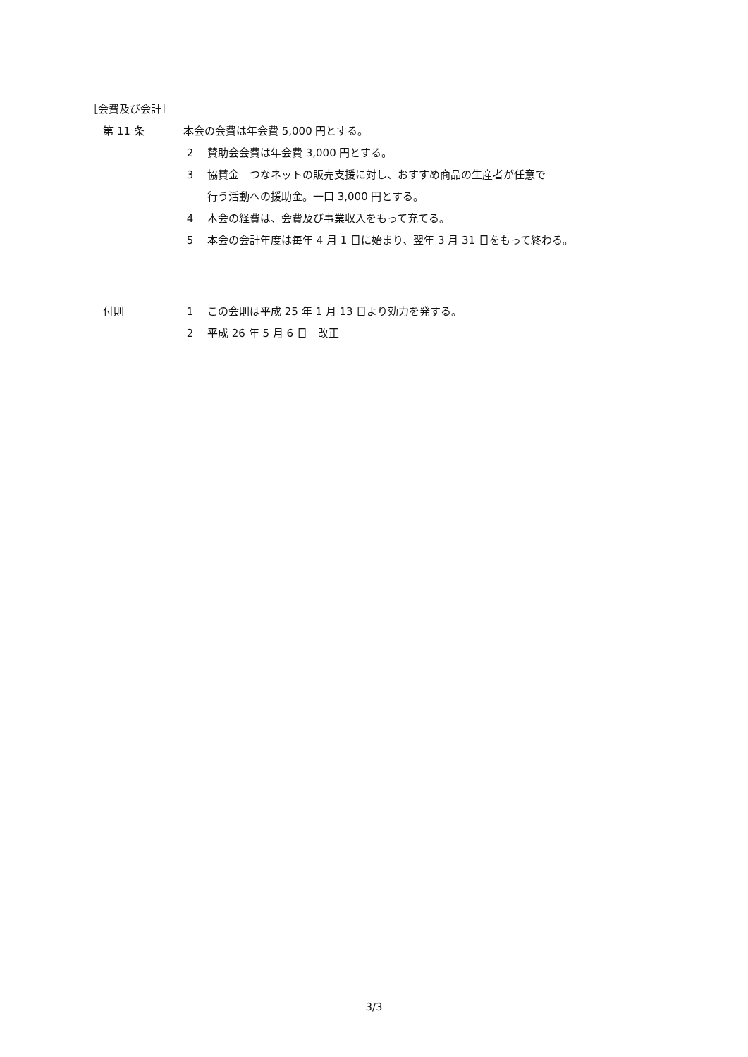［会費及び会計］
第 11 条 本会の会費は年会費 5,000 円とする。
2 賛助会会費は年会費 3,000 円とする。
3 協賛金　つなネットの販売支援に対し、おすすめ商品の生産者が任意で
行う活動への援助金。一口 3,000 円とする。
4 本会の経費は、会費及び事業収入をもって充てる。
5 本会の会計年度は毎年 4 月 1 日に始まり、翌年 3 月 31 日をもって終わる。
付則 1 この会則は平成 25 年 1 月 13 日より効力を発する。
2 平成 26 年 5 月 6 日　改正
3/3